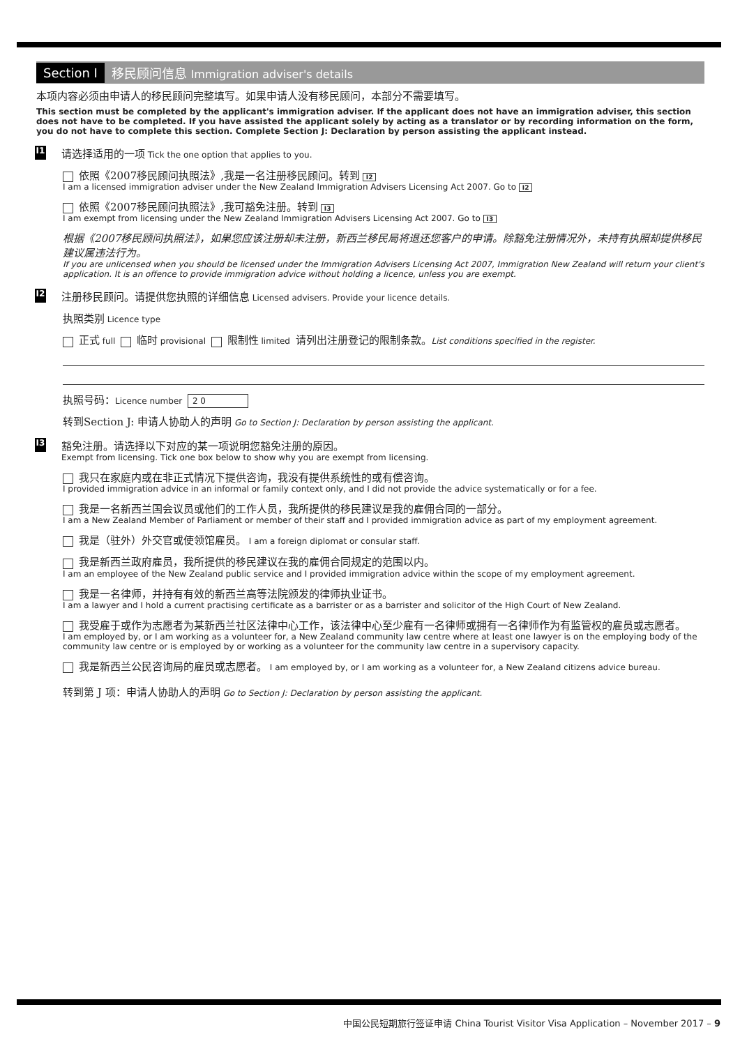Section I 移民顾问信息 Immigration adviser's details
本项内容必须由申请人的移民顾问完整填写。如果申请人没有移民顾问，本部分不需要填写。
This section must be completed by the applicant's immigration adviser. If the applicant does not have an immigration adviser, this section does not have to be completed. If you have assisted the applicant solely by acting as a translator or by recording information on the form, you do not have to complete this section. Complete Section J: Declaration by person assisting the applicant instead.
I1
请选择适用的一项 Tick the one option that applies to you.
依照《2007移民顾问执照法》,我是一名注册移民顾问。转到 I2
I am a licensed immigration adviser under the New Zealand Immigration Advisers Licensing Act 2007. Go to I2
依照《2007移民顾问执照法》,我可豁免注册。转到 I3
I am exempt from licensing under the New Zealand Immigration Advisers Licensing Act 2007. Go to I3
根据《2007移民顾问执照法》，如果您应该注册却未注册，新西兰移民局将退还您客户的申请。除豁免注册情况外，未持有执照却提供移民建议属违法行为。
If you are unlicensed when you should be licensed under the Immigration Advisers Licensing Act 2007, Immigration New Zealand will return your client's application. It is an offence to provide immigration advice without holding a licence, unless you are exempt.
I2
注册移民顾问。请提供您执照的详细信息 Licensed advisers. Provide your licence details.
执照类别 Licence type
正式 full 临时 provisional 限制性 limited 请列出注册登记的限制条款。List conditions specified in the register.
执照号码：Licence number 2 0
转到Section J: 申请人协助人的声明 Go to Section J: Declaration by person assisting the applicant.
I3
豁免注册。请选择以下对应的某一项说明您豁免注册的原因。
Exempt from licensing. Tick one box below to show why you are exempt from licensing.
我只在家庭内或在非正式情况下提供咨询，我没有提供系统性的或有偿咨询。
I provided immigration advice in an informal or family context only, and I did not provide the advice systematically or for a fee.
我是一名新西兰国会议员或他们的工作人员，我所提供的移民建议是我的雇佣合同的一部分。
I am a New Zealand Member of Parliament or member of their staff and I provided immigration advice as part of my employment agreement.
我是（驻外）外交官或使领馆雇员。 I am a foreign diplomat or consular staff.
我是新西兰政府雇员，我所提供的移民建议在我的雇佣合同规定的范围以内。
I am an employee of the New Zealand public service and I provided immigration advice within the scope of my employment agreement.
我是一名律师，并持有有效的新西兰高等法院颁发的律师执业证书。
I am a lawyer and I hold a current practising certificate as a barrister or as a barrister and solicitor of the High Court of New Zealand.
我受雇于或作为志愿者为某新西兰社区法律中心工作，该法律中心至少雇有一名律师或拥有一名律师作为有监管权的雇员或志愿者。
I am employed by, or I am working as a volunteer for, a New Zealand community law centre where at least one lawyer is on the employing body of the community law centre or is employed by or working as a volunteer for the community law centre in a supervisory capacity.
我是新西兰公民咨询局的雇员或志愿者。 I am employed by, or I am working as a volunteer for, a New Zealand citizens advice bureau.
转到第 J 项：申请人协助人的声明 Go to Section J: Declaration by person assisting the applicant.
中国公民短期旅行签证申请 China Tourist Visitor Visa Application – November 2017 – 9